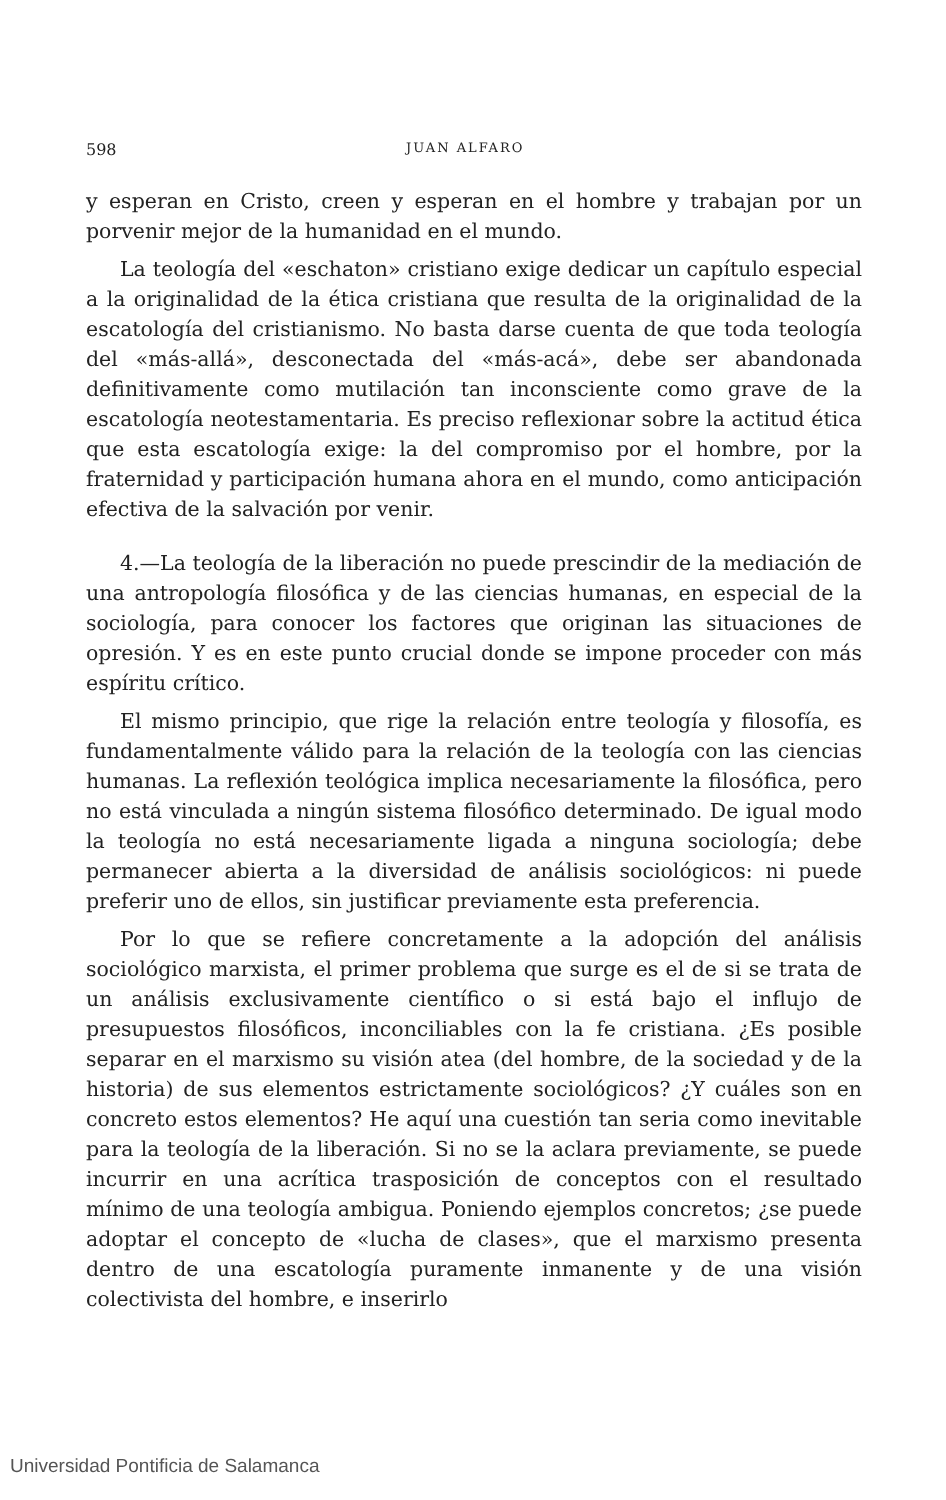598 JUAN ALFARO
y esperan en Cristo, creen y esperan en el hombre y trabajan por un porvenir mejor de la humanidad en el mundo.
La teología del «eschaton» cristiano exige dedicar un capítulo especial a la originalidad de la ética cristiana que resulta de la originalidad de la escatología del cristianismo. No basta darse cuenta de que toda teología del «más-allá», desconectada del «más-acá», debe ser abandonada definitivamente como mutilación tan inconsciente como grave de la escatología neotestamentaria. Es preciso reflexionar sobre la actitud ética que esta escatología exige: la del compromiso por el hombre, por la fraternidad y participación humana ahora en el mundo, como anticipación efectiva de la salvación por venir.
4.—La teología de la liberación no puede prescindir de la mediación de una antropología filosófica y de las ciencias humanas, en especial de la sociología, para conocer los factores que originan las situaciones de opresión. Y es en este punto crucial donde se impone proceder con más espíritu crítico.
El mismo principio, que rige la relación entre teología y filosofía, es fundamentalmente válido para la relación de la teología con las ciencias humanas. La reflexión teológica implica necesariamente la filosófica, pero no está vinculada a ningún sistema filosófico determinado. De igual modo la teología no está necesariamente ligada a ninguna sociología; debe permanecer abierta a la diversidad de análisis sociológicos: ni puede preferir uno de ellos, sin justificar previamente esta preferencia.
Por lo que se refiere concretamente a la adopción del análisis sociológico marxista, el primer problema que surge es el de si se trata de un análisis exclusivamente científico o si está bajo el influjo de presupuestos filosóficos, inconciliables con la fe cristiana. ¿Es posible separar en el marxismo su visión atea (del hombre, de la sociedad y de la historia) de sus elementos estrictamente sociológicos? ¿Y cuáles son en concreto estos elementos? He aquí una cuestión tan seria como inevitable para la teología de la liberación. Si no se la aclara previamente, se puede incurrir en una acrítica trasposición de conceptos con el resultado mínimo de una teología ambigua. Poniendo ejemplos concretos; ¿se puede adoptar el concepto de «lucha de clases», que el marxismo presenta dentro de una escatología puramente inmanente y de una visión colectivista del hombre, e inserirlo
Universidad Pontificia de Salamanca